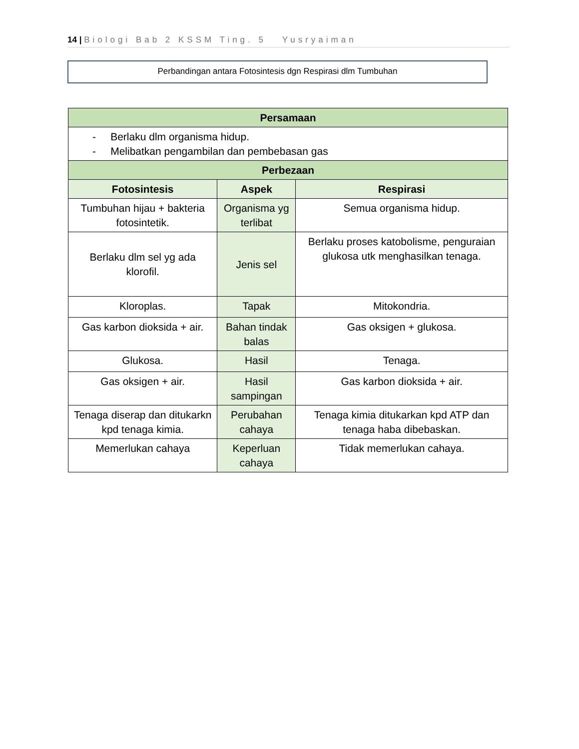14 | Biologi Bab 2 KSSM Ting. 5 Yusryaiman
Perbandingan antara Fotosintesis dgn Respirasi dlm Tumbuhan
| Persamaan | | |
| --- | --- | --- |
| - Berlaku dlm organisma hidup. - Melibatkan pengambilan dan pembebasan gas | | |
| Perbezaan | | |
| Fotosintesis | Aspek | Respirasi |
| Tumbuhan hijau + bakteria fotosintetik. | Organisma yg terlibat | Semua organisma hidup. |
| Berlaku dlm sel yg ada klorofil. | Jenis sel | Berlaku proses katobolisme, penguraian glukosa utk menghasilkan tenaga. |
| Kloroplas. | Tapak | Mitokondria. |
| Gas karbon dioksida + air. | Bahan tindak balas | Gas oksigen + glukosa. |
| Glukosa. | Hasil | Tenaga. |
| Gas oksigen + air. | Hasil sampingan | Gas karbon dioksida + air. |
| Tenaga diserap dan ditukarkn kpd tenaga kimia. | Perubahan cahaya | Tenaga kimia ditukarkan kpd ATP dan tenaga haba dibebaskan. |
| Memerlukan cahaya | Keperluan cahaya | Tidak memerlukan cahaya. |